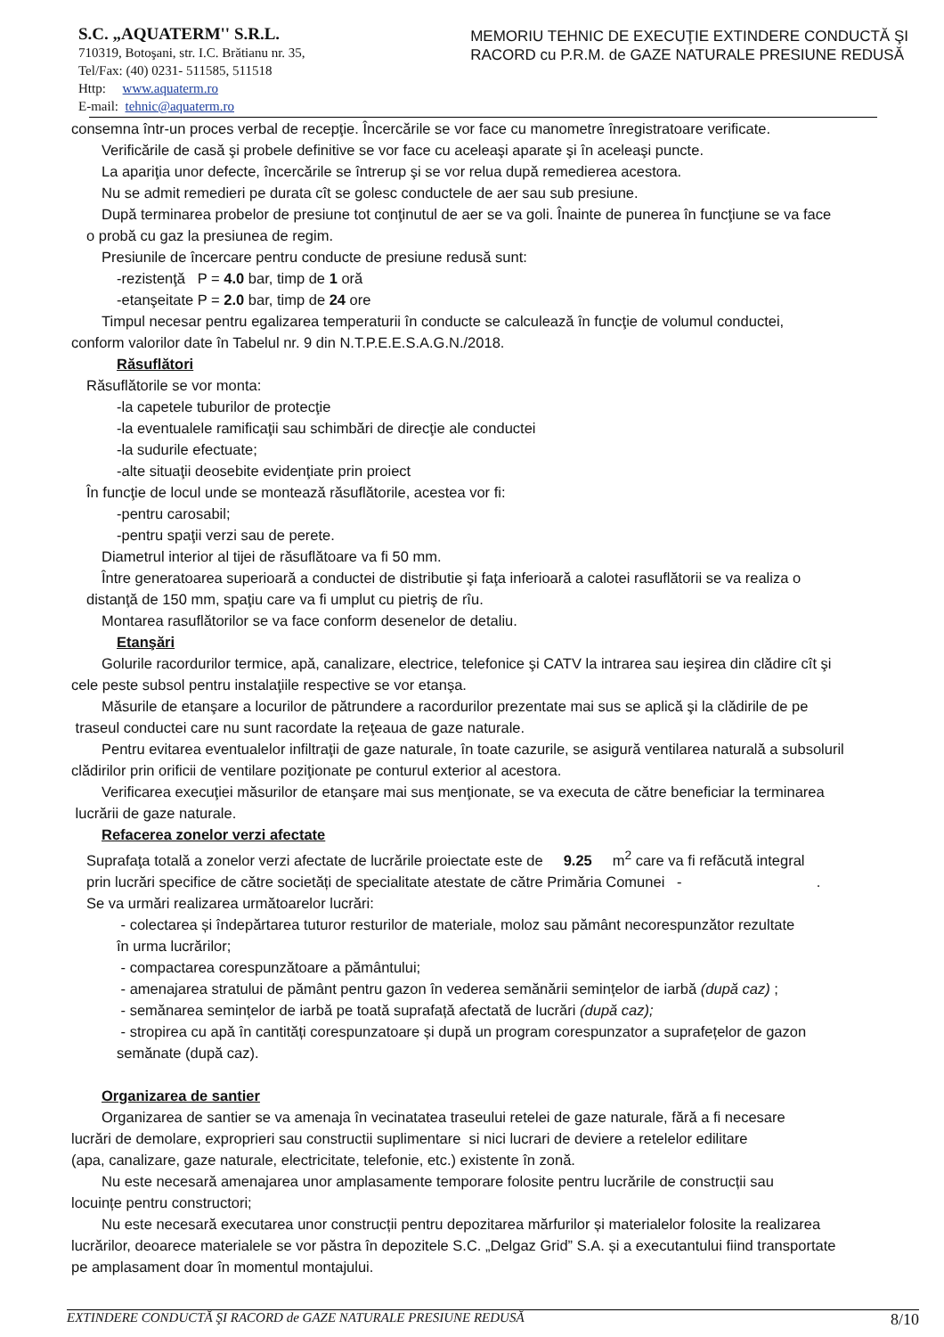S.C. „AQUATERM'' S.R.L.
710319, Botoşani, str. I.C. Brătianu nr. 35,
Tel/Fax: (40) 0231- 511585, 511518
Http: www.aquaterm.ro
E-mail: tehnic@aquaterm.ro
MEMORIU TEHNIC DE EXECUŢIE EXTINDERE CONDUCTĂ ŞI
RACORD cu P.R.M. de GAZE NATURALE PRESIUNE REDUSĂ
consemna într-un proces verbal de recepţie. Încercările se vor face cu manometre înregistratoare verificate.
Verificările de casă şi probele definitive se vor face cu aceleaşi aparate şi în aceleaşi puncte.
La apariţia unor defecte, încercările se întrerup şi se vor relua după remedierea acestora.
Nu se admit remedieri pe durata cît se golesc conductele de aer sau sub presiune.
După terminarea probelor de presiune tot conţinutul de aer se va goli. Înainte de punerea în funcţiune se va face
o probă cu gaz la presiunea de regim.
Presiunile de încercare pentru conducte de presiune redusă sunt:
-rezistenţă P = 4.0 bar, timp de 1 oră
-etanşeitate P = 2.0 bar, timp de 24 ore
Timpul necesar pentru egalizarea temperaturii în conducte se calculează în funcţie de volumul conductei,
conform valorilor date în Tabelul nr. 9 din N.T.P.E.E.S.A.G.N./2018.
Răsuflători
Răsuflătorile se vor monta:
-la capetele tuburilor de protecţie
-la eventualele ramificaţii sau schimbări de direcţie ale conductei
-la sudurile efectuate;
-alte situaţii deosebite evidenţiate prin proiect
În funcţie de locul unde se montează răsuflătorile, acestea vor fi:
-pentru carosabil;
-pentru spaţii verzi sau de perete.
Diametrul interior al tijei de răsuflătoare va fi 50 mm.
Între generatoarea superioară a conductei de distributie şi faţa inferioară a calotei rasuflătorii se va realiza o
distanţă de 150 mm, spaţiu care va fi umplut cu pietriş de rîu.
Montarea rasuflătorilor se va face conform desenelor de detaliu.
Etanşări
Golurile racordurilor termice, apă, canalizare, electrice, telefonice şi CATV la intrarea sau ieşirea din clădire cît şi
cele peste subsol pentru instalaţiile respective se vor etanşa.
Măsurile de etanşare a locurilor de pătrundere a racordurilor prezentate mai sus se aplică şi la clădirile de pe
traseul conductei care nu sunt racordate la reţeaua de gaze naturale.
Pentru evitarea eventualelor infiltraţii de gaze naturale, în toate cazurile, se asigură ventilarea naturală a subsoluril
clădirilor prin orificii de ventilare poziţionate pe conturul exterior al acestora.
Verificarea execuţiei măsurilor de etanşare mai sus menţionate, se va executa de către beneficiar la terminarea
lucrării de gaze naturale.
Refacerea zonelor verzi afectate
Suprafaţa totală a zonelor verzi afectate de lucrările proiectate este de 9.25 m<sup>2</sup> care va fi refăcută integral
prin lucrări specifice de către societăți de specialitate atestate de către Primăria Comunei - .
Se va urmări realizarea următoarelor lucrări:
- colectarea și îndepărtarea tuturor resturilor de materiale, moloz sau pământ necorespunzător rezultate
în urma lucrărilor;
- compactarea corespunzătoare a pământului;
- amenajarea stratului de pământ pentru gazon în vederea semănării semințelor de iarbă (după caz) ;
- semănarea semințelor de iarbă pe toată suprafață afectată de lucrări (după caz);
- stropirea cu apă în cantități corespunzatoare și după un program corespunzator a suprafețelor de gazon
semănate (după caz).
Organizarea de santier
Organizarea de santier se va amenaja în vecinatatea traseului retelei de gaze naturale, fără a fi necesare
lucrări de demolare, exproprieri sau constructii suplimentare si nici lucrari de deviere a retelelor edilitare
(apa, canalizare, gaze naturale, electricitate, telefonie, etc.) existente în zonă.
Nu este necesară amenajarea unor amplasamente temporare folosite pentru lucrările de construcții sau
locuințe pentru constructori;
Nu este necesară executarea unor construcții pentru depozitarea mărfurilor și materialelor folosite la realizarea
lucrărilor, deoarece materialele se vor păstra în depozitele S.C. „Delgaz Grid” S.A. și a executantului fiind transportate
pe amplasament doar în momentul montajului.
EXTINDERE CONDUCTĂ ŞI RACORD de GAZE NATURALE PRESIUNE REDUSĂ 8/10